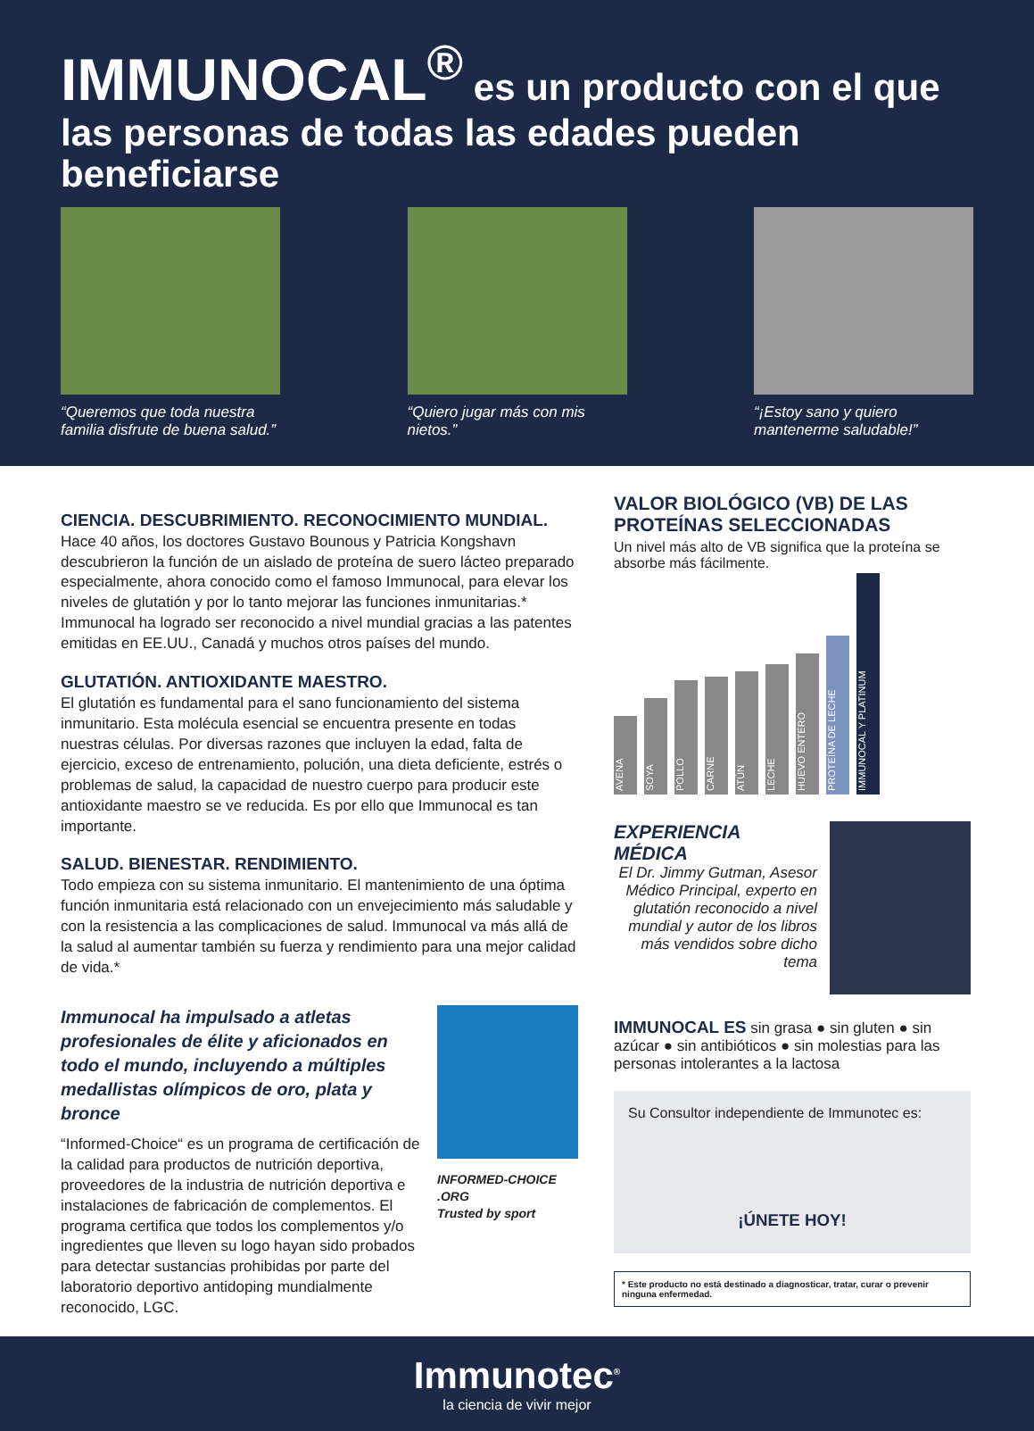IMMUNOCAL<sup>®</sup> es un producto con el que las personas de todas las edades pueden beneficiarse
“Queremos que toda nuestra familia disfrute de buena salud.”
“Quiero jugar más con mis nietos.”
“¡Estoy sano y quiero mantenerme saludable!”
CIENCIA. DESCUBRIMIENTO. RECONOCIMIENTO MUNDIAL.
Hace 40 años, los doctores Gustavo Bounous y Patricia Kongshavn descubrieron la función de un aislado de proteína de suero lácteo preparado especialmente, ahora conocido como el famoso Immunocal, para elevar los niveles de glutatión y por lo tanto mejorar las funciones inmunitarias.* Immunocal ha logrado ser reconocido a nivel mundial gracias a las patentes emitidas en EE.UU., Canadá y muchos otros países del mundo.
GLUTATIÓN. ANTIOXIDANTE MAESTRO.
El glutatión es fundamental para el sano funcionamiento del sistema inmunitario. Esta molécula esencial se encuentra presente en todas nuestras células. Por diversas razones que incluyen la edad, falta de ejercicio, exceso de entrenamiento, polución, una dieta deficiente, estrés o problemas de salud, la capacidad de nuestro cuerpo para producir este antioxidante maestro se ve reducida. Es por ello que Immunocal es tan importante.
SALUD. BIENESTAR. RENDIMIENTO.
Todo empieza con su sistema inmunitario. El mantenimiento de una óptima función inmunitaria está relacionado con un envejecimiento más saludable y con la resistencia a las complicaciones de salud. Immunocal va más allá de la salud al aumentar también su fuerza y rendimiento para una mejor calidad de vida.*
Immunocal ha impulsado a atletas profesionales de élite y aficionados en todo el mundo, incluyendo a múltiples medallistas olímpicos de oro, plata y bronce
“Informed-Choice“ es un programa de certificación de la calidad para productos de nutrición deportiva, proveedores de la industria de nutrición deportiva e instalaciones de fabricación de complementos. El programa certifica que todos los complementos y/o ingredientes que lleven su logo hayan sido probados para detectar sustancias prohibidas por parte del laboratorio deportivo antidoping mundialmente reconocido, LGC.
INFORMED-CHOICE .ORG
Trusted by sport
VALOR BIOLÓGICO (VB) DE LAS PROTEÍNAS SELECCIONADAS
Un nivel más alto de VB significa que la proteína se absorbe más fácilmente.
AVENA
SOYA
POLLO
CARNE
ATÚN
LECHE
HUEVO ENTERO
PROTEÍNA DE LECHE
IMMUNOCAL Y PLATINUM
EXPERIENCIA MÉDICA
El Dr. Jimmy Gutman, Asesor Médico Principal, experto en glutatión reconocido a nivel mundial y autor de los libros más vendidos sobre dicho tema
IMMUNOCAL ES sin grasa ● sin gluten ● sin azúcar ● sin antibióticos ● sin molestias para las personas intolerantes a la lactosa
Su Consultor independiente de Immunotec es:
¡ÚNETE HOY!
* Este producto no está destinado a diagnosticar, tratar, curar o prevenir ninguna enfermedad.
Immunotec<sup>®</sup>
la ciencia de vivir mejor